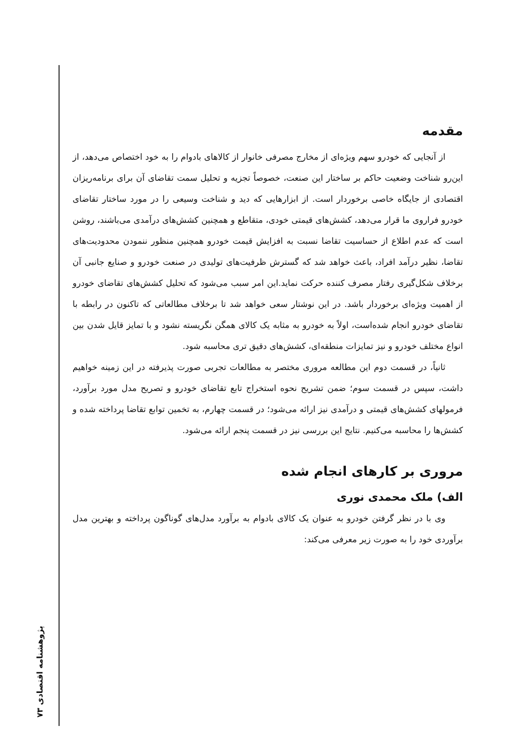مقدمه
از آنجایی که خودرو سهم ویژه‌ای از مخارج مصرفی خانوار از کالاهای بادوام را به خود اختصاص می‌دهد، از این‌رو شناخت وضعیت حاکم بر ساختار این صنعت، خصوصاً تجزیه و تحلیل سمت تقاضای آن برای برنامه‌ریزان اقتصادی از جایگاه خاصی برخوردار است. از ابزارهایی که دید و شناخت وسیعی را در مورد ساختار تقاضای خودرو فراروی ما قرار می‌دهد، کشش‌های قیمتی خودی، متقاطع و همچنین کشش‌های درآمدی می‌باشند، روشن است که عدم اطلاع از حساسیت تقاضا نسبت به افزایش قیمت خودرو همچنین منظور ننمودن محدودیت‌های تقاضا، نظیر درآمد افراد، باعث خواهد شد که گسترش ظرفیت‌های تولیدی در صنعت خودرو و صنایع جانبی آن برخلاف شکل‌گیری رفتار مصرف کننده حرکت نماید.این امر سبب می‌شود که تحلیل کشش‌های تقاضای خودرو از اهمیت ویژه‌ای برخوردار باشد. در این نوشتار سعی خواهد شد تا برخلاف مطالعاتی که تاکنون در رابطه با تقاضای خودرو انجام شده‌است، اولاً به خودرو به مثابه یک کالای همگن نگریسته نشود و با تمایز قایل شدن بین انواع مختلف خودرو و نیز تمایزات منطقه‌ای، کشش‌های دقیق تری محاسبه شود.
ثانیاً، در قسمت دوم این مطالعه مروری مختصر به مطالعات تجربی صورت پذیرفته در این زمینه خواهیم داشت، سپس در قسمت سوم؛ ضمن تشریح نحوه استخراج تابع تقاضای خودرو و تصریح مدل مورد برآورد، فرمولهای کشش‌های قیمتی و درآمدی نیز ارائه می‌شود؛ در قسمت چهارم، به تخمین توابع تقاضا پرداخته شده و کشش‌ها را محاسبه می‌کنیم. نتایج این بررسی نیز در قسمت پنجم ارائه می‌شود.
مروری بر کارهای انجام شده
الف) ملک محمدی نوری
وی با در نظر گرفتن خودرو به عنوان یک کالای بادوام به برآورد مدل‌های گوناگون پرداخته و بهترین مدل برآوردی خود را به صورت زیر معرفی می‌کند:
پژوهشنامه اقتصادی ۷۳